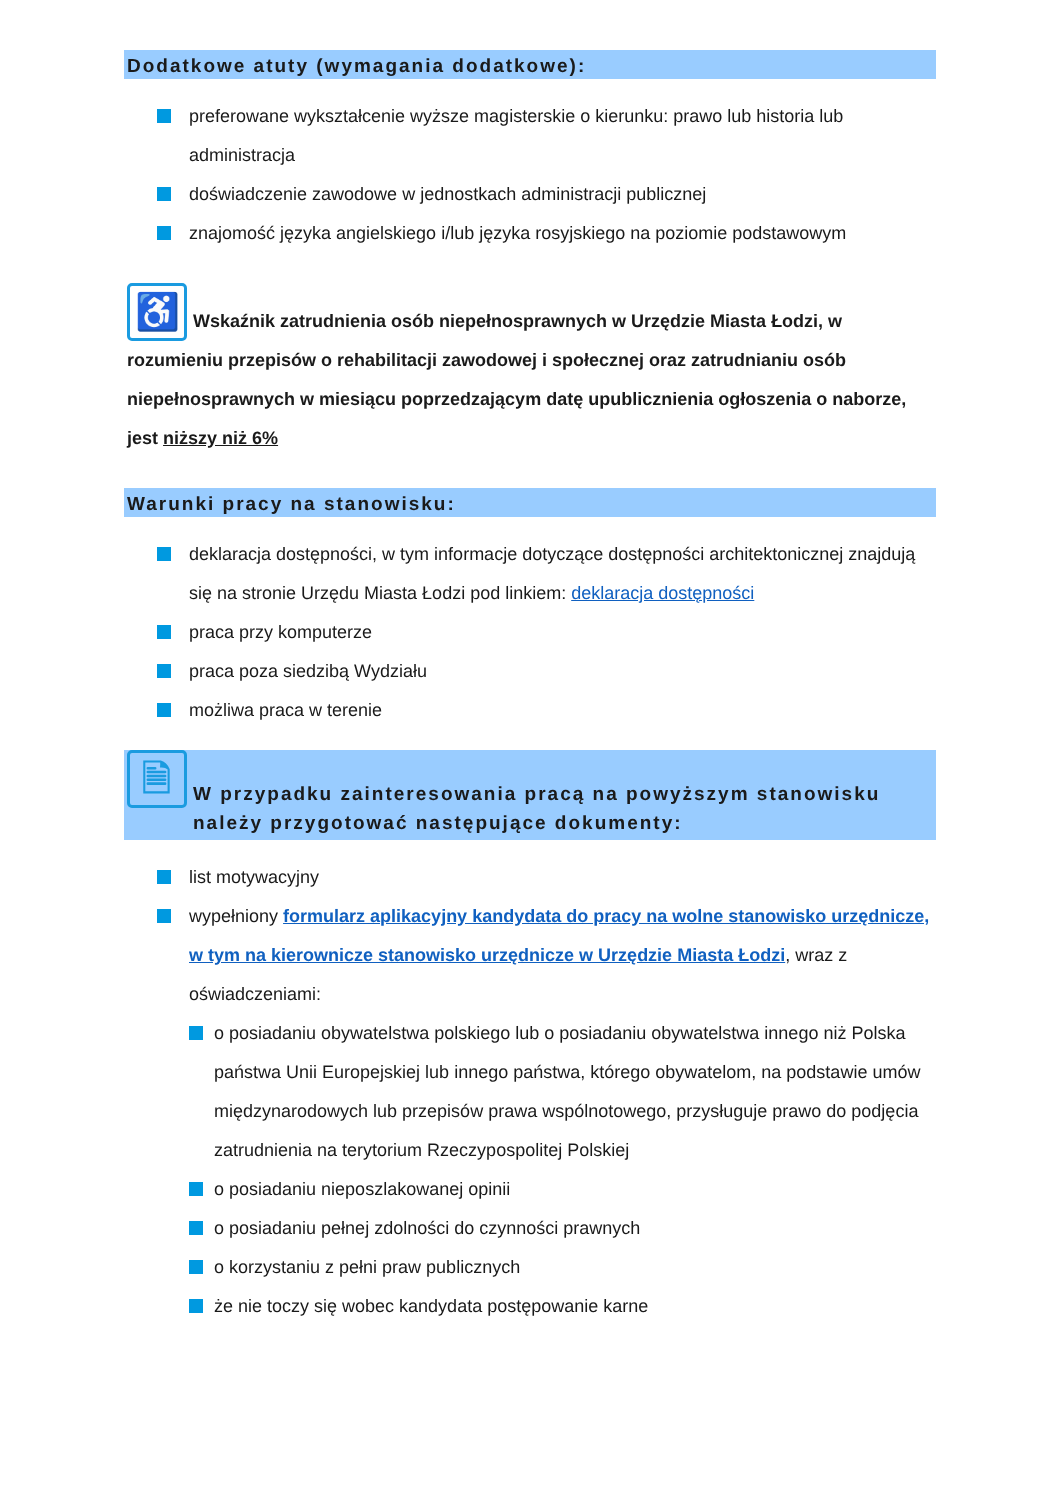Dodatkowe atuty (wymagania dodatkowe):
preferowane wykształcenie wyższe magisterskie o kierunku: prawo lub historia lub administracja
doświadczenie zawodowe w jednostkach administracji publicznej
znajomość języka angielskiego i/lub języka rosyjskiego na poziomie podstawowym
♿ Wskaźnik zatrudnienia osób niepełnosprawnych w Urzędzie Miasta Łodzi, w rozumieniu przepisów o rehabilitacji zawodowej i społecznej oraz zatrudnianiu osób niepełnosprawnych w miesiącu poprzedzającym datę upublicznienia ogłoszenia o naborze, jest niższy niż 6%
Warunki pracy na stanowisku:
deklaracja dostępności, w tym informacje dotyczące dostępności architektonicznej znajdują się na stronie Urzędu Miasta Łodzi pod linkiem: deklaracja dostępności
praca przy komputerze
praca poza siedzibą Wydziału
możliwa praca w terenie
🗎 W przypadku zainteresowania pracą na powyższym stanowisku
należy przygotować następujące dokumenty:
list motywacyjny
wypełniony formularz aplikacyjny kandydata do pracy na wolne stanowisko urzędnicze, w tym na kierownicze stanowisko urzędnicze w Urzędzie Miasta Łodzi, wraz z oświadczeniami:
o posiadaniu obywatelstwa polskiego lub o posiadaniu obywatelstwa innego niż Polska państwa Unii Europejskiej lub innego państwa, którego obywatelom, na podstawie umów międzynarodowych lub przepisów prawa wspólnotowego, przysługuje prawo do podjęcia zatrudnienia na terytorium Rzeczypospolitej Polskiej
o posiadaniu nieposzlakowanej opinii
o posiadaniu pełnej zdolności do czynności prawnych
o korzystaniu z pełni praw publicznych
że nie toczy się wobec kandydata postępowanie karne